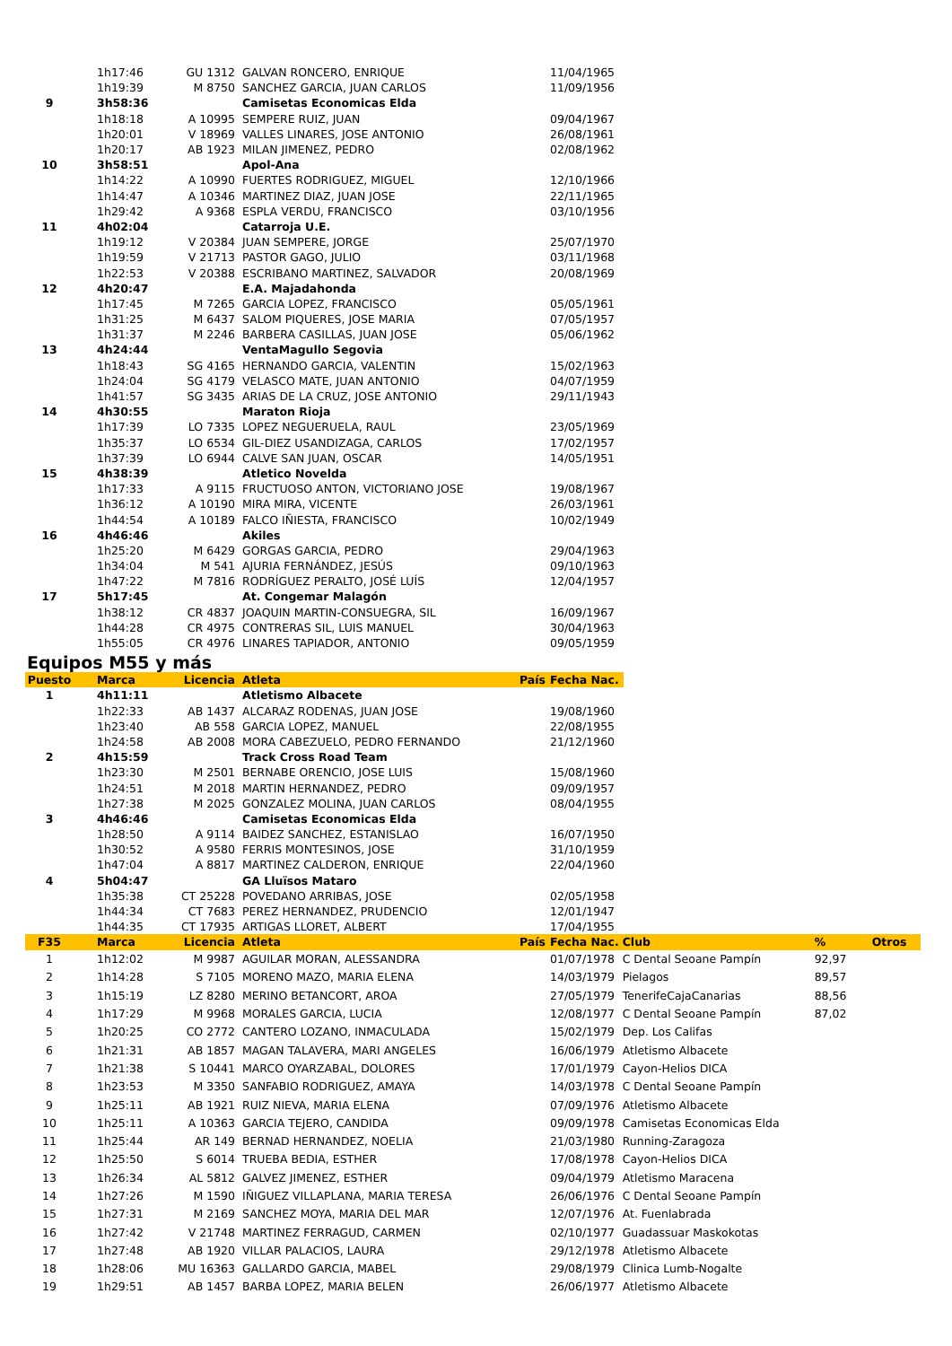| | 1h17:46 | GU 1312 | GALVAN RONCERO, ENRIQUE | | 11/04/1965 |
| | 1h19:39 | M 8750 | SANCHEZ GARCIA, JUAN CARLOS | | 11/09/1956 |
| 9 | 3h58:36 | | Camisetas Economicas Elda | | |
| | 1h18:18 | A 10995 | SEMPERE RUIZ, JUAN | | 09/04/1967 |
| | 1h20:01 | V 18969 | VALLES LINARES, JOSE ANTONIO | | 26/08/1961 |
| | 1h20:17 | AB 1923 | MILAN JIMENEZ, PEDRO | | 02/08/1962 |
| 10 | 3h58:51 | | Apol-Ana | | |
| | 1h14:22 | A 10990 | FUERTES RODRIGUEZ, MIGUEL | | 12/10/1966 |
| | 1h14:47 | A 10346 | MARTINEZ DIAZ, JUAN JOSE | | 22/11/1965 |
| | 1h29:42 | A 9368 | ESPLA VERDU, FRANCISCO | | 03/10/1956 |
| 11 | 4h02:04 | | Catarroja U.E. | | |
| | 1h19:12 | V 20384 | JUAN SEMPERE, JORGE | | 25/07/1970 |
| | 1h19:59 | V 21713 | PASTOR GAGO, JULIO | | 03/11/1968 |
| | 1h22:53 | V 20388 | ESCRIBANO MARTINEZ, SALVADOR | | 20/08/1969 |
| 12 | 4h20:47 | | E.A. Majadahonda | | |
| | 1h17:45 | M 7265 | GARCIA LOPEZ, FRANCISCO | | 05/05/1961 |
| | 1h31:25 | M 6437 | SALOM PIQUERES, JOSE MARIA | | 07/05/1957 |
| | 1h31:37 | M 2246 | BARBERA CASILLAS, JUAN JOSE | | 05/06/1962 |
| 13 | 4h24:44 | | VentaMagullo Segovia | | |
| | 1h18:43 | SG 4165 | HERNANDO GARCIA, VALENTIN | | 15/02/1963 |
| | 1h24:04 | SG 4179 | VELASCO MATE, JUAN ANTONIO | | 04/07/1959 |
| | 1h41:57 | SG 3435 | ARIAS DE LA CRUZ, JOSE ANTONIO | | 29/11/1943 |
| 14 | 4h30:55 | | Maraton Rioja | | |
| | 1h17:39 | LO 7335 | LOPEZ NEGUERUELA, RAUL | | 23/05/1969 |
| | 1h35:37 | LO 6534 | GIL-DIEZ USANDIZAGA, CARLOS | | 17/02/1957 |
| | 1h37:39 | LO 6944 | CALVE SAN JUAN, OSCAR | | 14/05/1951 |
| 15 | 4h38:39 | | Atletico Novelda | | |
| | 1h17:33 | A 9115 | FRUCTUOSO ANTON, VICTORIANO JOSE | | 19/08/1967 |
| | 1h36:12 | A 10190 | MIRA MIRA, VICENTE | | 26/03/1961 |
| | 1h44:54 | A 10189 | FALCO IÑIESTA, FRANCISCO | | 10/02/1949 |
| 16 | 4h46:46 | | Akiles | | |
| | 1h25:20 | M 6429 | GORGAS GARCIA, PEDRO | | 29/04/1963 |
| | 1h34:04 | M 541 | AJURIA FERNÁNDEZ, JESÚS | | 09/10/1963 |
| | 1h47:22 | M 7816 | RODRÍGUEZ PERALTO, JOSÉ LUÍS | | 12/04/1957 |
| 17 | 5h17:45 | | At. Congemar Malagón | | |
| | 1h38:12 | CR 4837 | JOAQUIN MARTIN-CONSUEGRA, SIL | | 16/09/1967 |
| | 1h44:28 | CR 4975 | CONTRERAS SIL, LUIS MANUEL | | 30/04/1963 |
| | 1h55:05 | CR 4976 | LINARES TAPIADOR, ANTONIO | | 09/05/1959 |
Equipos M55 y más
| Puesto | Marca | Licencia | Atleta | País | Fecha Nac. |
| --- | --- | --- | --- | --- | --- |
| 1 | 4h11:11 | | Atletismo Albacete | | |
| | 1h22:33 | AB 1437 | ALCARAZ RODENAS, JUAN JOSE | | 19/08/1960 |
| | 1h23:40 | AB 558 | GARCIA LOPEZ, MANUEL | | 22/08/1955 |
| | 1h24:58 | AB 2008 | MORA CABEZUELO, PEDRO FERNANDO | | 21/12/1960 |
| 2 | 4h15:59 | | Track Cross Road Team | | |
| | 1h23:30 | M 2501 | BERNABE ORENCIO, JOSE LUIS | | 15/08/1960 |
| | 1h24:51 | M 2018 | MARTIN HERNANDEZ, PEDRO | | 09/09/1957 |
| | 1h27:38 | M 2025 | GONZALEZ MOLINA, JUAN CARLOS | | 08/04/1955 |
| 3 | 4h46:46 | | Camisetas Economicas Elda | | |
| | 1h28:50 | A 9114 | BAIDEZ SANCHEZ, ESTANISLAO | | 16/07/1950 |
| | 1h30:52 | A 9580 | FERRIS MONTESINOS, JOSE | | 31/10/1959 |
| | 1h47:04 | A 8817 | MARTINEZ CALDERON, ENRIQUE | | 22/04/1960 |
| 4 | 5h04:47 | | GA Lluïsos Mataro | | |
| | 1h35:38 | CT 25228 | POVEDANO ARRIBAS, JOSE | | 02/05/1958 |
| | 1h44:34 | CT 7683 | PEREZ HERNANDEZ, PRUDENCIO | | 12/01/1947 |
| | 1h44:35 | CT 17935 | ARTIGAS LLORET, ALBERT | | 17/04/1955 |
| F35 | Marca | Licencia | Atleta | País | Fecha Nac. | Club | % | Otros |
| --- | --- | --- | --- | --- | --- | --- | --- | --- |
| 1 | 1h12:02 | M 9987 | AGUILAR MORAN, ALESSANDRA | | 01/07/1978 | C Dental Seoane Pampín | 92,97 | |
| 2 | 1h14:28 | S 7105 | MORENO MAZO, MARIA ELENA | | 14/03/1979 | Pielagos | 89,57 | |
| 3 | 1h15:19 | LZ 8280 | MERINO BETANCORT, AROA | | 27/05/1979 | TenerifeCajaCanarias | 88,56 | |
| 4 | 1h17:29 | M 9968 | MORALES GARCIA, LUCIA | | 12/08/1977 | C Dental Seoane Pampín | 87,02 | |
| 5 | 1h20:25 | CO 2772 | CANTERO LOZANO, INMACULADA | | 15/02/1979 | Dep. Los Califas | | |
| 6 | 1h21:31 | AB 1857 | MAGAN TALAVERA, MARI ANGELES | | 16/06/1979 | Atletismo Albacete | | |
| 7 | 1h21:38 | S 10441 | MARCO OYARZABAL, DOLORES | | 17/01/1979 | Cayon-Helios DICA | | |
| 8 | 1h23:53 | M 3350 | SANFABIO RODRIGUEZ, AMAYA | | 14/03/1978 | C Dental Seoane Pampín | | |
| 9 | 1h25:11 | AB 1921 | RUIZ NIEVA, MARIA ELENA | | 07/09/1976 | Atletismo Albacete | | |
| 10 | 1h25:11 | A 10363 | GARCIA TEJERO, CANDIDA | | 09/09/1978 | Camisetas Economicas Elda | | |
| 11 | 1h25:44 | AR 149 | BERNAD HERNANDEZ, NOELIA | | 21/03/1980 | Running-Zaragoza | | |
| 12 | 1h25:50 | S 6014 | TRUEBA BEDIA, ESTHER | | 17/08/1978 | Cayon-Helios DICA | | |
| 13 | 1h26:34 | AL 5812 | GALVEZ JIMENEZ, ESTHER | | 09/04/1979 | Atletismo Maracena | | |
| 14 | 1h27:26 | M 1590 | IÑIGUEZ VILLAPLANA, MARIA TERESA | | 26/06/1976 | C Dental Seoane Pampín | | |
| 15 | 1h27:31 | M 2169 | SANCHEZ MOYA, MARIA DEL MAR | | 12/07/1976 | At. Fuenlabrada | | |
| 16 | 1h27:42 | V 21748 | MARTINEZ FERRAGUD, CARMEN | | 02/10/1977 | Guadassuar Maskokotas | | |
| 17 | 1h27:48 | AB 1920 | VILLAR PALACIOS, LAURA | | 29/12/1978 | Atletismo Albacete | | |
| 18 | 1h28:06 | MU 16363 | GALLARDO GARCIA, MABEL | | 29/08/1979 | Clinica Lumb-Nogalte | | |
| 19 | 1h29:51 | AB 1457 | BARBA LOPEZ, MARIA BELEN | | 26/06/1977 | Atletismo Albacete | | |